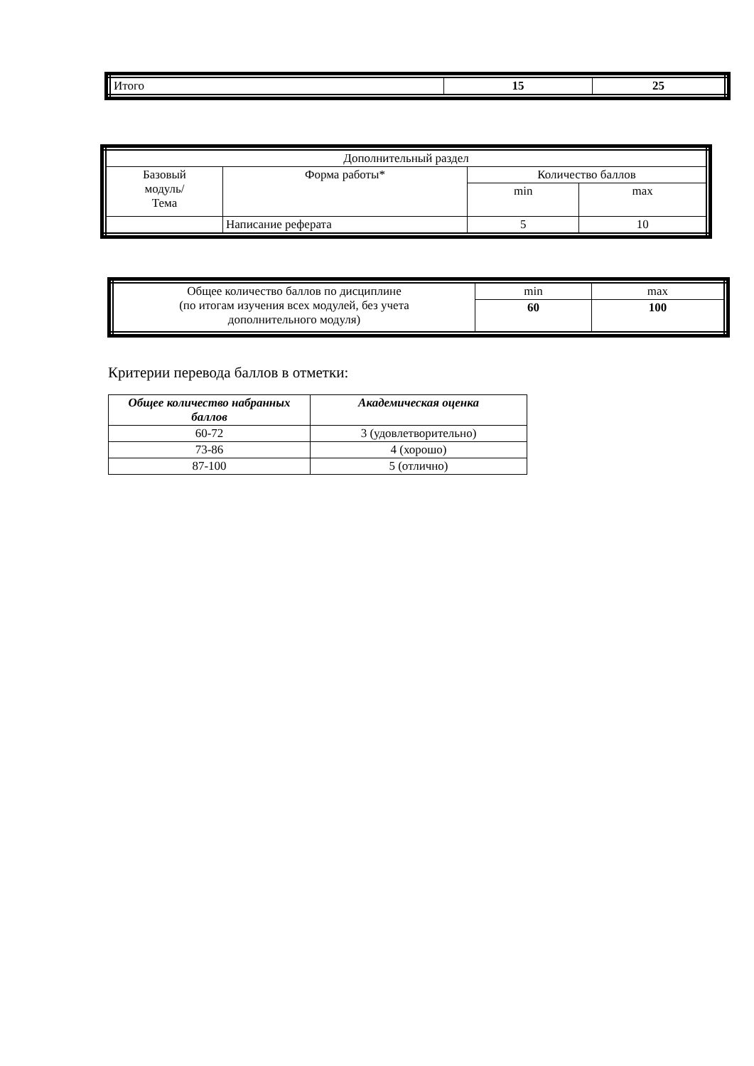| Итого | 15 | 25 |
| Дополнительный раздел | | | |
| Базовый модуль/ Тема | Форма работы* | Количество баллов | |
| | | min | max |
| | Написание реферата | 5 | 10 |
| Общее количество баллов по дисциплине (по итогам изучения всех модулей, без учета дополнительного модуля) | min | max |
| | 60 | 100 |
Критерии перевода баллов в отметки:
| Общее количество набранных баллов | Академическая оценка |
| --- | --- |
| 60-72 | 3 (удовлетворительно) |
| 73-86 | 4 (хорошо) |
| 87-100 | 5 (отлично) |